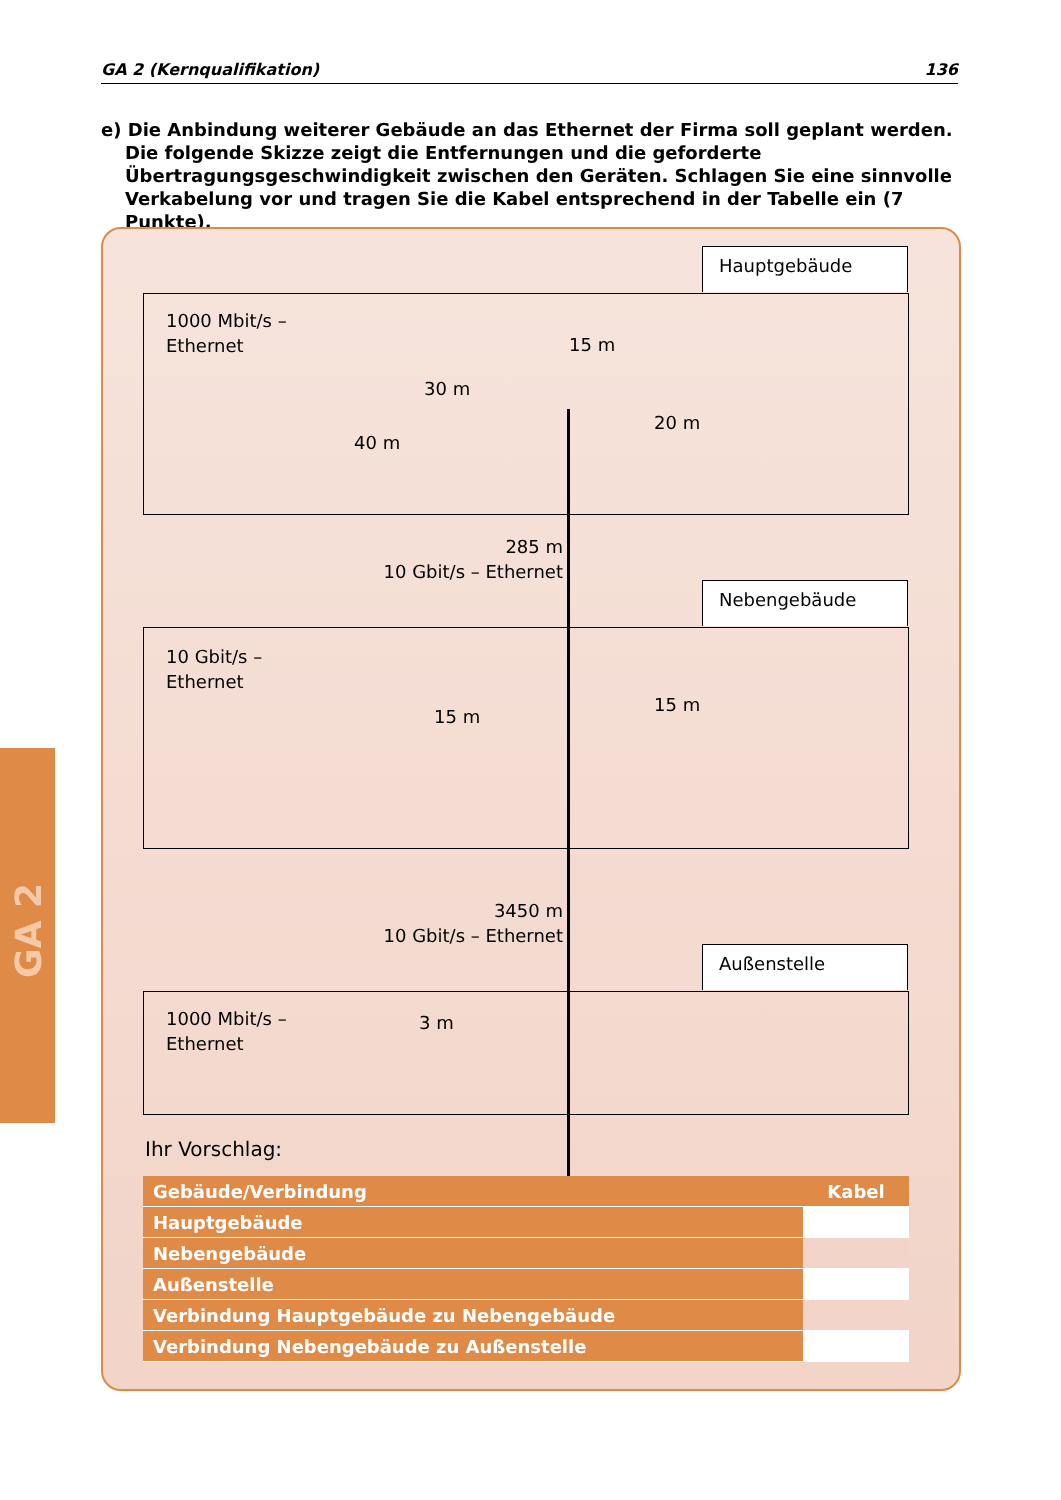GA 2 (Kernqualifikation) 136
e) Die Anbindung weiterer Gebäude an das Ethernet der Firma soll geplant werden. Die folgende Skizze zeigt die Entfernungen und die geforderte Übertragungsgeschwindigkeit zwischen den Geräten. Schlagen Sie eine sinnvolle Verkabelung vor und tragen Sie die Kabel entsprechend in der Tabelle ein (7 Punkte).
GA 2
Hauptgebäude
1000 Mbit/s –
Ethernet
15 m
30 m
20 m
40 m
285 m
10 Gbit/s – Ethernet
Nebengebäude
10 Gbit/s –
Ethernet
15 m
15 m
3450 m
10 Gbit/s – Ethernet
Außenstelle
1000 Mbit/s –
Ethernet
3 m
Ihr Vorschlag:
| Gebäude/Verbindung | Kabel |
| --- | --- |
| Hauptgebäude | |
| Nebengebäude | |
| Außenstelle | |
| Verbindung Hauptgebäude zu Nebengebäude | |
| Verbindung Nebengebäude zu Außenstelle | |